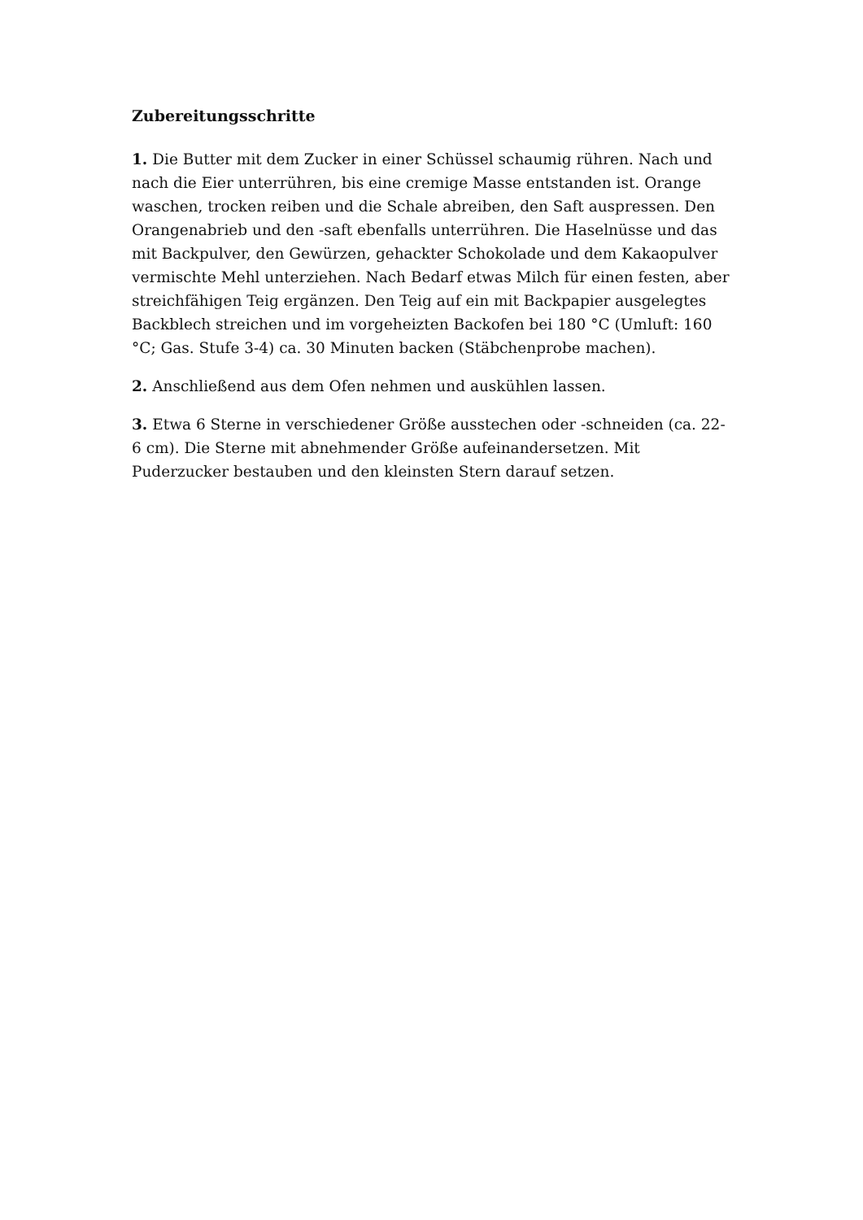Zubereitungsschritte
1. Die Butter mit dem Zucker in einer Schüssel schaumig rühren. Nach und nach die Eier unterrühren, bis eine cremige Masse entstanden ist. Orange waschen, trocken reiben und die Schale abreiben, den Saft auspressen. Den Orangenabrieb und den -saft ebenfalls unterrühren. Die Haselnüsse und das mit Backpulver, den Gewürzen, gehackter Schokolade und dem Kakaopulver vermischte Mehl unterziehen. Nach Bedarf etwas Milch für einen festen, aber streichfähigen Teig ergänzen. Den Teig auf ein mit Backpapier ausgelegtes Backblech streichen und im vorgeheizten Backofen bei 180 °C (Umluft: 160 °C; Gas. Stufe 3-4) ca. 30 Minuten backen (Stäbchenprobe machen).
2. Anschließend aus dem Ofen nehmen und auskühlen lassen.
3. Etwa 6 Sterne in verschiedener Größe ausstechen oder -schneiden (ca. 22-6 cm). Die Sterne mit abnehmender Größe aufeinandersetzen. Mit Puderzucker bestauben und den kleinsten Stern darauf setzen.